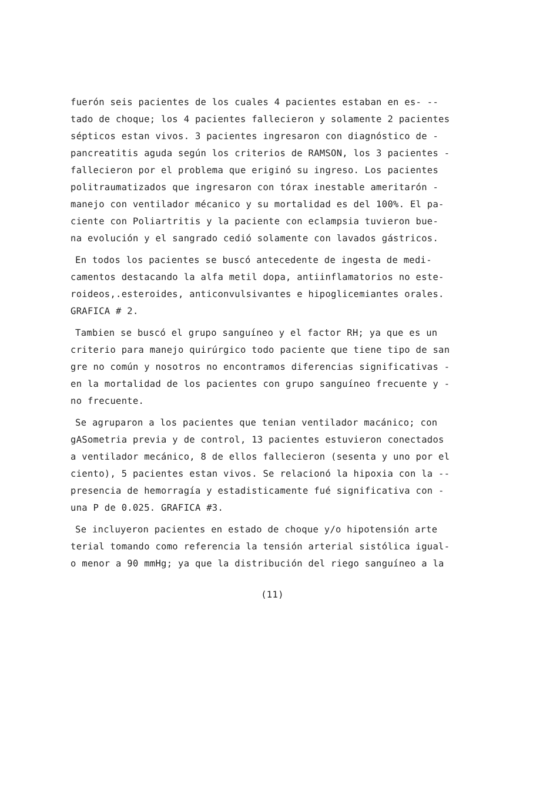fuerón seis pacientes de los cuales 4 pacientes estaban en es- --
tado de choque; los 4 pacientes fallecieron y solamente 2 pacientes
sépticos estan vivos. 3 pacientes ingresaron con diagnóstico de -
pancreatitis aguda según los criterios de RAMSON, los 3 pacientes -
fallecieron por el problema que eriginó su ingreso. Los pacientes
politraumatizados que ingresaron con tórax inestable ameritarón -
manejo con ventilador mécanico y su mortalidad es del 100%. El pa-
ciente con Poliartritis y la paciente con eclampsia tuvieron bue-
na evolución y el sangrado cedió solamente con lavados gástricos.
En todos los pacientes se buscó antecedente de ingesta de medi-
camentos destacando la alfa metil dopa, antiinflamatorios no este-
roideos,.esteroides, anticonvulsivantes e hipoglicemiantes orales.
GRAFICA # 2.
Tambien se buscó el grupo sanguíneo y el factor RH; ya que es un
criterio para manejo quirúrgico todo paciente que tiene tipo de san
gre no común y nosotros no encontramos diferencias significativas -
en la mortalidad de los pacientes con grupo sanguíneo frecuente y -
no frecuente.
Se agruparon a los pacientes que tenian ventilador macánico; con
gASometria previa y de control, 13 pacientes estuvieron conectados
a ventilador mecánico, 8 de ellos fallecieron (sesenta y uno por el
ciento), 5 pacientes estan vivos. Se relacionó la hipoxia con la --
presencia de hemorragía y estadisticamente fué significativa con -
una P de 0.025. GRAFICA #3.
Se incluyeron pacientes en estado de choque y/o hipotensión arte
terial tomando como referencia la tensión arterial sistólica igual-
o menor a 90 mmHg; ya que la distribución del riego sanguíneo a la
(11)